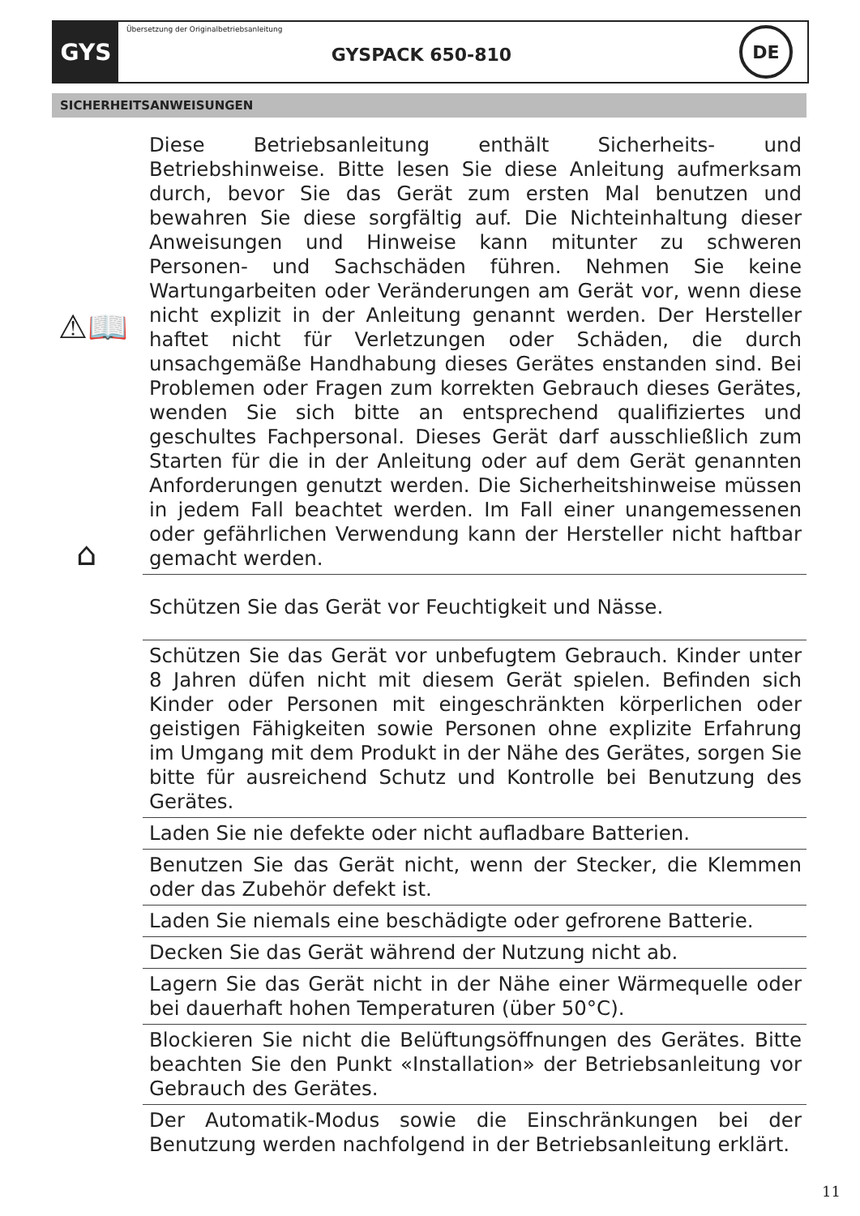GYS
Übersetzung der Originalbetriebsanleitung
GYSPACK 650-810
DE
SICHERHEITSANWEISUNGEN
⚠📖
⌂
Diese Betriebsanleitung enthält Sicherheits- und Betriebshinweise. Bitte lesen Sie diese Anleitung aufmerksam durch, bevor Sie das Gerät zum ersten Mal benutzen und bewahren Sie diese sorgfältig auf. Die Nichteinhaltung dieser Anweisungen und Hinweise kann mitunter zu schweren Personen- und Sachschäden führen. Nehmen Sie keine Wartungarbeiten oder Veränderungen am Gerät vor, wenn diese nicht explizit in der Anleitung genannt werden. Der Hersteller haftet nicht für Verletzungen oder Schäden, die durch unsachgemäße Handhabung dieses Gerätes enstanden sind. Bei Problemen oder Fragen zum korrekten Gebrauch dieses Gerätes, wenden Sie sich bitte an entsprechend qualifiziertes und geschultes Fachpersonal. Dieses Gerät darf ausschließlich zum Starten für die in der Anleitung oder auf dem Gerät genannten Anforderungen genutzt werden. Die Sicherheitshinweise müssen in jedem Fall beachtet werden. Im Fall einer unangemessenen oder gefährlichen Verwendung kann der Hersteller nicht haftbar gemacht werden.
Schützen Sie das Gerät vor Feuchtigkeit und Nässe.
Schützen Sie das Gerät vor unbefugtem Gebrauch. Kinder unter 8 Jahren düfen nicht mit diesem Gerät spielen. Befinden sich Kinder oder Personen mit eingeschränkten körperlichen oder geistigen Fähigkeiten sowie Personen ohne explizite Erfahrung im Umgang mit dem Produkt in der Nähe des Gerätes, sorgen Sie bitte für ausreichend Schutz und Kontrolle bei Benutzung des Gerätes.
Laden Sie nie defekte oder nicht aufladbare Batterien.
Benutzen Sie das Gerät nicht, wenn der Stecker, die Klemmen oder das Zubehör defekt ist.
Laden Sie niemals eine beschädigte oder gefrorene Batterie.
Decken Sie das Gerät während der Nutzung nicht ab.
Lagern Sie das Gerät nicht in der Nähe einer Wärmequelle oder bei dauerhaft hohen Temperaturen (über 50°C).
Blockieren Sie nicht die Belüftungsöffnungen des Gerätes. Bitte beachten Sie den Punkt «Installation» der Betriebsanleitung vor Gebrauch des Gerätes.
Der Automatik-Modus sowie die Einschränkungen bei der Benutzung werden nachfolgend in der Betriebsanleitung erklärt.
11